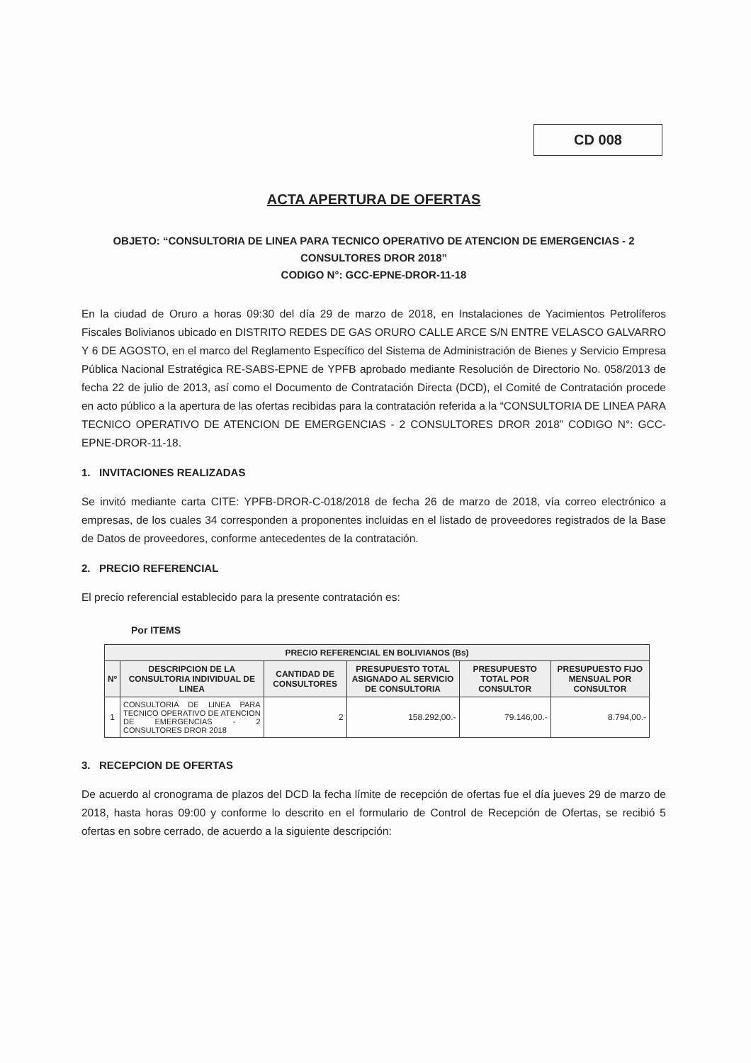CD 008
ACTA APERTURA DE OFERTAS
OBJETO: “CONSULTORIA DE LINEA PARA TECNICO OPERATIVO DE ATENCION DE EMERGENCIAS - 2 CONSULTORES DROR 2018”
CODIGO N°: GCC-EPNE-DROR-11-18
En la ciudad de Oruro a horas 09:30 del día 29 de marzo de 2018, en Instalaciones de Yacimientos Petrolíferos Fiscales Bolivianos ubicado en DISTRITO REDES DE GAS ORURO CALLE ARCE S/N ENTRE VELASCO GALVARRO Y 6 DE AGOSTO, en el marco del Reglamento Específico del Sistema de Administración de Bienes y Servicio Empresa Pública Nacional Estratégica RE-SABS-EPNE de YPFB aprobado mediante Resolución de Directorio No. 058/2013 de fecha 22 de julio de 2013, así como el Documento de Contratación Directa (DCD), el Comité de Contratación procede en acto público a la apertura de las ofertas recibidas para la contratación referida a la “CONSULTORIA DE LINEA PARA TECNICO OPERATIVO DE ATENCION DE EMERGENCIAS - 2 CONSULTORES DROR 2018” CODIGO N°: GCC-EPNE-DROR-11-18.
1. INVITACIONES REALIZADAS
Se invitó mediante carta CITE: YPFB-DROR-C-018/2018 de fecha 26 de marzo de 2018, vía correo electrónico a empresas, de los cuales 34 corresponden a proponentes incluidas en el listado de proveedores registrados de la Base de Datos de proveedores, conforme antecedentes de la contratación.
2. PRECIO REFERENCIAL
El precio referencial establecido para la presente contratación es:
Por ITEMS
| PRECIO REFERENCIAL EN BOLIVIANOS (Bs) | | | | | |
| --- | --- | --- | --- | --- | --- |
| Nº | DESCRIPCION DE LA CONSULTORIA INDIVIDUAL DE LINEA | CANTIDAD DE CONSULTORES | PRESUPUESTO TOTAL ASIGNADO AL SERVICIO DE CONSULTORIA | PRESUPUESTO TOTAL POR CONSULTOR | PRESUPUESTO FIJO MENSUAL POR CONSULTOR |
| 1 | CONSULTORIA DE LINEA PARA TECNICO OPERATIVO DE ATENCION DE EMERGENCIAS - 2 CONSULTORES DROR 2018 | 2 | 158.292,00.- | 79.146,00.- | 8.794,00.- |
3. RECEPCION DE OFERTAS
De acuerdo al cronograma de plazos del DCD la fecha límite de recepción de ofertas fue el día jueves 29 de marzo de 2018, hasta horas 09:00 y conforme lo descrito en el formulario de Control de Recepción de Ofertas, se recibió 5 ofertas en sobre cerrado, de acuerdo a la siguiente descripción: